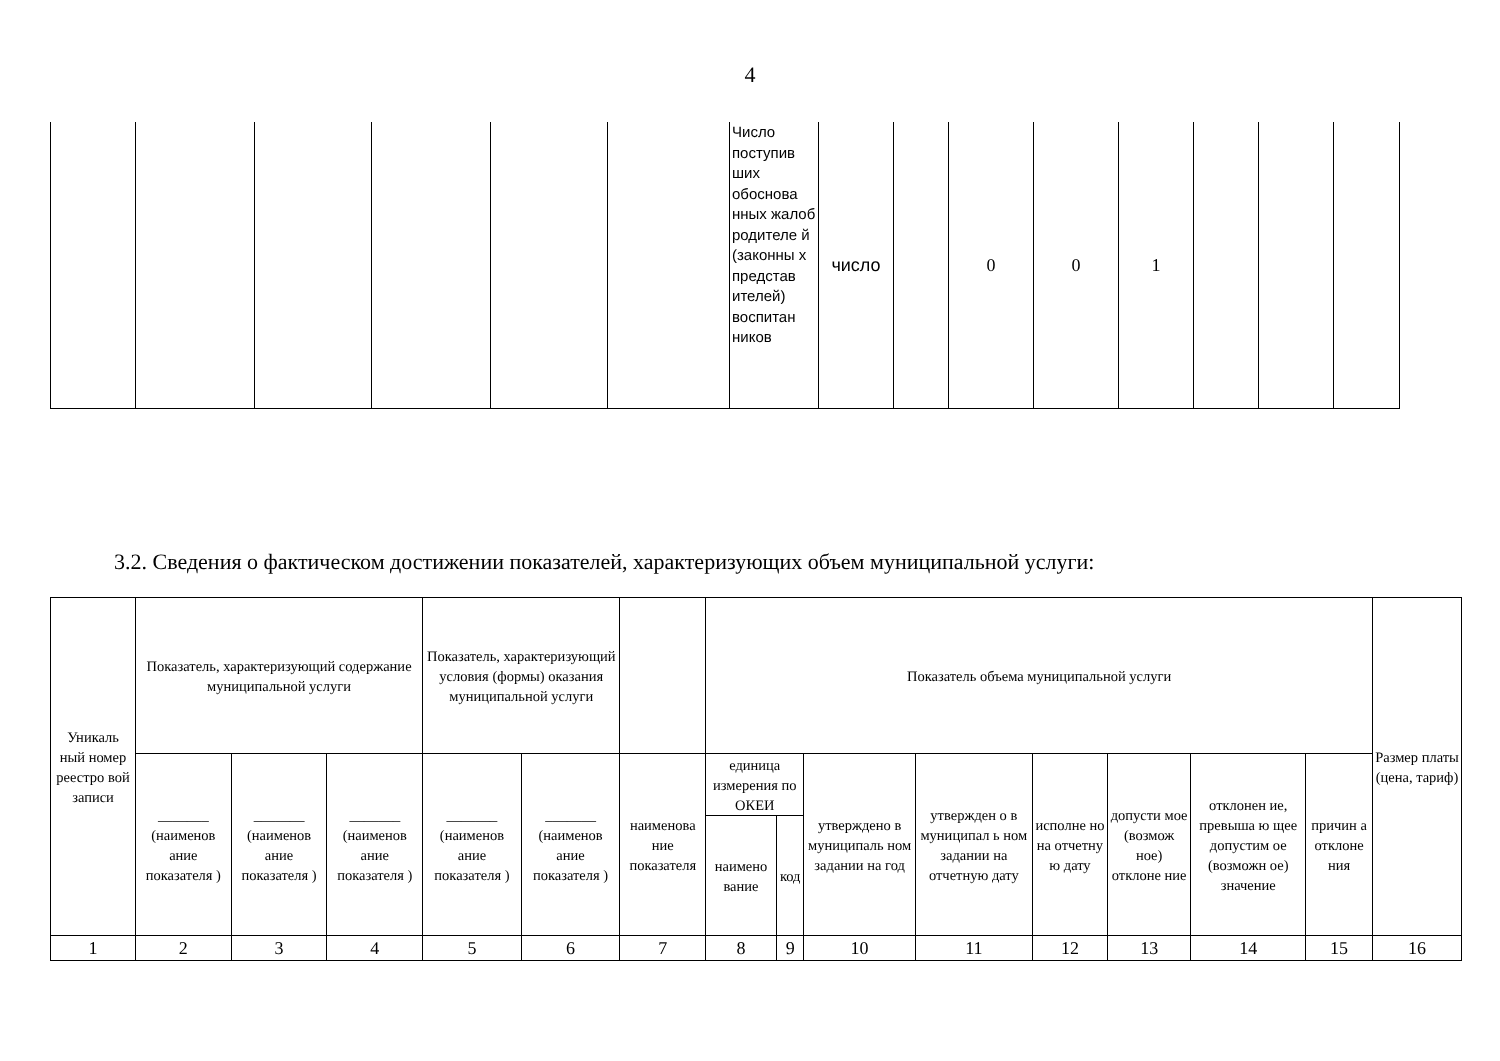4
| | | | | | | Число поступив ших обоснова нных жалоб родителе й (законны х представ ителей) воспитан ников | число | | 0 | 0 | 1 | | | |
3.2. Сведения о фактическом достижении показателей, характеризующих объем муниципальной услуги:
| Уникаль ный номер реестро вой записи | Показатель, характеризующий содержание муниципальной услуги | | | Показатель, характеризующий условия (формы) оказания муниципальной услуги | | | Показатель объема муниципальной услуги | | | | | | | | Размер платы (цена, тариф) |
| --- | --- | --- | --- | --- | --- | --- | --- | --- | --- | --- | --- | --- | --- | --- | --- |
| | _______ (наименов ание показателя ) | _______ (наименов ание показателя ) | _______ (наименов ание показателя ) | _______ (наименов ание показателя ) | _______ (наименов ание показателя ) | наименова ние показателя | единица измерения по ОКЕИ | | утверждено в муниципаль ном задании на год | утвержден о в муниципал ь ном задании на отчетную дату | исполне но на отчетну ю дату | допусти мое (возмож ное) отклоне ние | отклонен ие, превыша ю щее допустим ое (возможн ое) значение | причин а отклоне ния | |
| | | | | | | | наимено вание | код | | | | | | | |
| 1 | 2 | 3 | 4 | 5 | 6 | 7 | 8 | 9 | 10 | 11 | 12 | 13 | 14 | 15 | 16 |